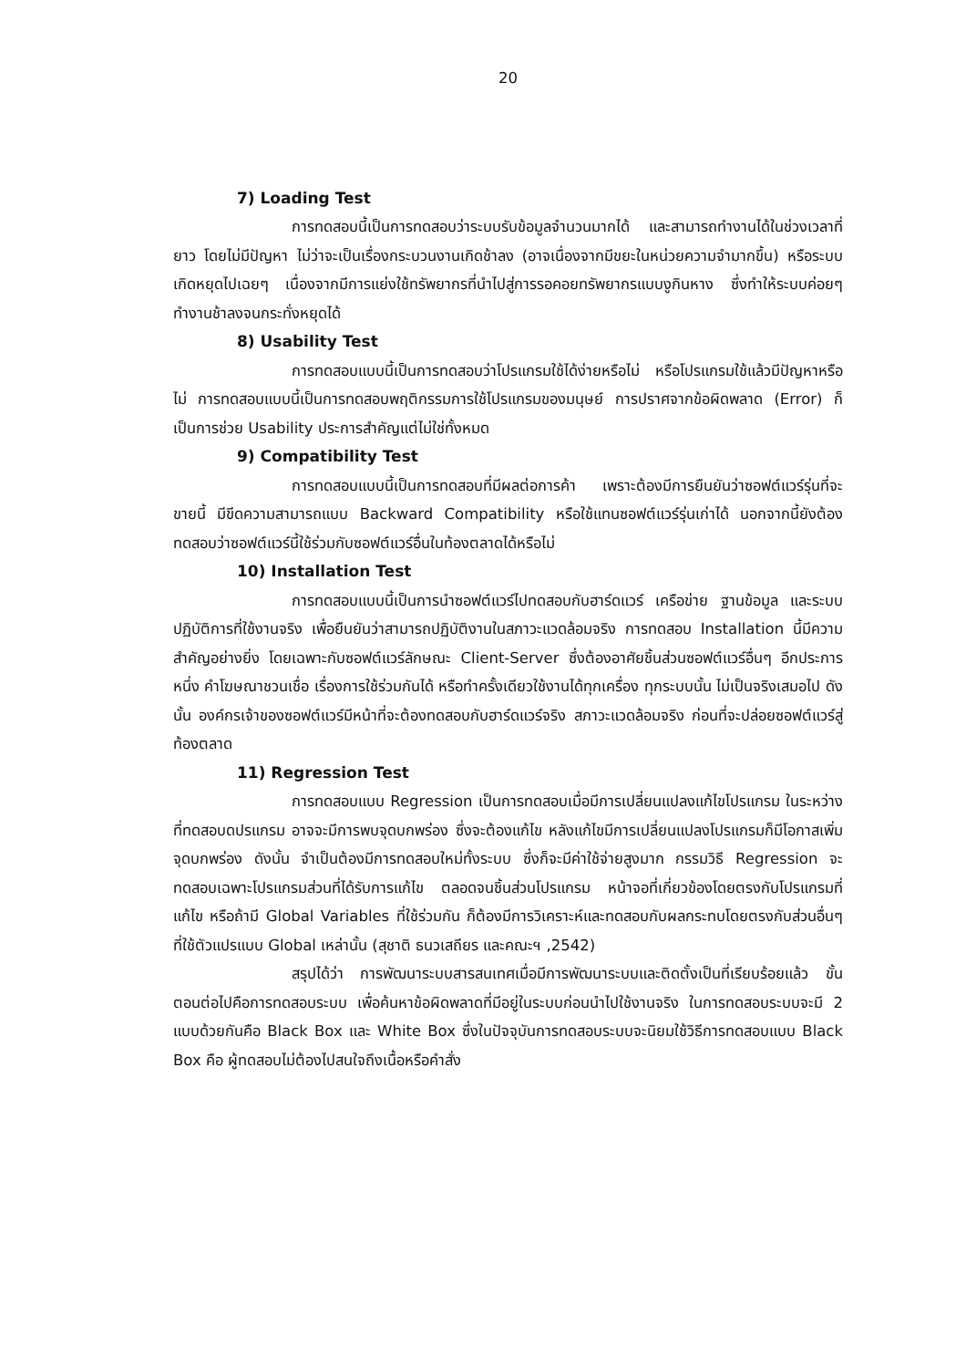20
7) Loading Test
การทดสอบนี้เป็นการทดสอบว่าระบบรับข้อมูลจำนวนมากได้ และสามารถทำงานได้ในช่วงเวลาที่ยาว โดยไม่มีปัญหา ไม่ว่าจะเป็นเรื่องกระบวนงานเกิดช้าลง (อาจเนื่องจากมีขยะในหน่วยความจำมากขึ้น) หรือระบบเกิดหยุดไปเฉยๆ เนื่องจากมีการแย่งใช้ทรัพยากรที่นำไปสู่การรอคอยทรัพยากรแบบงูกินหาง ซึ่งทำให้ระบบค่อยๆทำงานช้าลงจนกระทั่งหยุดได้
8) Usability Test
การทดสอบแบบนี้เป็นการทดสอบว่าโปรแกรมใช้ได้ง่ายหรือไม่ หรือโปรแกรมใช้แล้วมีปัญหาหรือไม่ การทดสอบแบบนี้เป็นการทดสอบพฤติกรรมการใช้โปรแกรมของมนุษย์ การปราศจากข้อผิดพลาด (Error) ก็เป็นการช่วย Usability ประการสำคัญแต่ไม่ใช่ทั้งหมด
9) Compatibility Test
การทดสอบแบบนี้เป็นการทดสอบที่มีผลต่อการค้า เพราะต้องมีการยืนยันว่าซอฟต์แวร์รุ่นที่จะขายนี้ มีขีดความสามารถแบบ Backward Compatibility หรือใช้แทนซอฟต์แวร์รุ่นเก่าได้ นอกจากนี้ยังต้องทดสอบว่าซอฟต์แวร์นี้ใช้ร่วมกับซอฟต์แวร์อื่นในท้องตลาดได้หรือไม่
10) Installation Test
การทดสอบแบบนี้เป็นการนำซอฟต์แวร์ไปทดสอบกับฮาร์ดแวร์ เครือข่าย ฐานข้อมูล และระบบปฏิบัติการที่ใช้งานจริง เพื่อยืนยันว่าสามารถปฏิบัติงานในสภาวะแวดล้อมจริง การทดสอบ Installation นี้มีความสำคัญอย่างยิ่ง โดยเฉพาะกับซอฟต์แวร์ลักษณะ Client-Server ซึ่งต้องอาศัยชิ้นส่วนซอฟต์แวร์อื่นๆ อีกประการหนึ่ง คำโฆษณาชวนเชื่อ เรื่องการใช้ร่วมกันได้ หรือทำครั้งเดียวใช้งานได้ทุกเครื่อง ทุกระบบนั้น ไม่เป็นจริงเสมอไป ดังนั้น องค์กรเจ้าของซอฟต์แวร์มีหน้าที่จะต้องทดสอบกับฮาร์ดแวร์จริง สภาวะแวดล้อมจริง ก่อนที่จะปล่อยซอฟต์แวร์สู่ท้องตลาด
11) Regression Test
การทดสอบแบบ Regression เป็นการทดสอบเมื่อมีการเปลี่ยนแปลงแก้ไขโปรแกรม ในระหว่างที่ทดสอบดปรแกรม อาจจะมีการพบจุดบกพร่อง ซึ่งจะต้องแก้ไข หลังแก้ไขมีการเปลี่ยนแปลงโปรแกรมก็มีโอกาสเพิ่มจุดบกพร่อง ดังนั้น จำเป็นต้องมีการทดสอบใหม่ทั้งระบบ ซึ่งก็จะมีค่าใช้จ่ายสูงมาก กรรมวิธี Regression จะทดสอบเฉพาะโปรแกรมส่วนที่ได้รับการแก้ไข ตลอดจนชิ้นส่วนโปรแกรม หน้าจอที่เกี่ยวข้องโดยตรงกับโปรแกรมที่แก้ไข หรือถ้ามี Global Variables ที่ใช้ร่วมกัน ก็ต้องมีการวิเคราะห์และทดสอบกับผลกระทบโดยตรงกับส่วนอื่นๆ ที่ใช้ตัวแปรแบบ Global เหล่านั้น (สุชาติ ธนวเสถียร และคณะฯ ,2542)
สรุปได้ว่า การพัฒนาระบบสารสนเทศเมื่อมีการพัฒนาระบบและติดตั้งเป็นที่เรียบร้อยแล้ว ขั้นตอนต่อไปคือการทดสอบระบบ เพื่อค้นหาข้อผิดพลาดที่มีอยู่ในระบบก่อนนำไปใช้งานจริง ในการทดสอบระบบจะมี 2 แบบด้วยกันคือ Black Box และ White Box ซึ่งในปัจจุบันการทดสอบระบบจะนิยมใช้วิธีการทดสอบแบบ Black Box คือ ผู้ทดสอบไม่ต้องไปสนใจถึงเนื้อหรือคำสั่ง